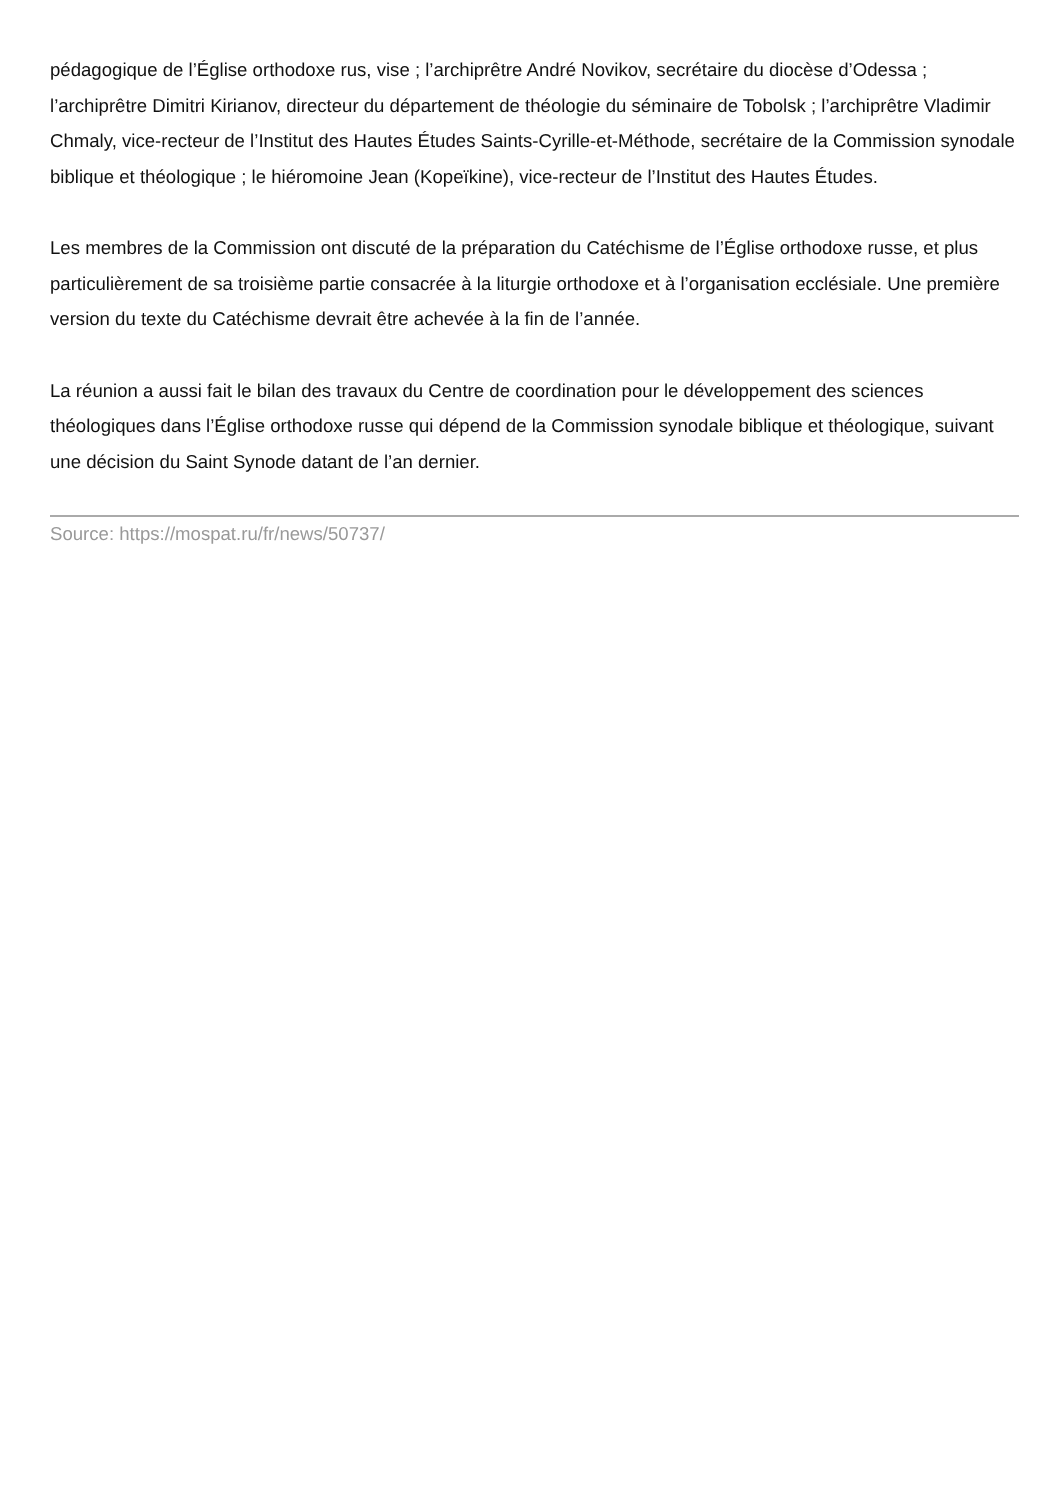pédagogique de l’Église orthodoxe rus, vise ; l’archiprêtre André Novikov, secrétaire du diocèse d’Odessa ; l’archiprêtre Dimitri Kirianov, directeur du département de théologie du séminaire de Tobolsk ; l’archiprêtre Vladimir Chmaly, vice-recteur de l’Institut des Hautes Études Saints-Cyrille-et-Méthode, secrétaire de la Commission synodale biblique et théologique ; le hiéromoine Jean (Kopeïkine), vice-recteur de l’Institut des Hautes Études.
Les membres de la Commission ont discuté de la préparation du Catéchisme de l’Église orthodoxe russe, et plus particulièrement de sa troisième partie consacrée à la liturgie orthodoxe et à l’organisation ecclésiale. Une première version du texte du Catéchisme devrait être achevée à la fin de l’année.
La réunion a aussi fait le bilan des travaux du Centre de coordination pour le développement des sciences théologiques dans l’Église orthodoxe russe qui dépend de la Commission synodale biblique et théologique, suivant une décision du Saint Synode datant de l’an dernier.
Source: https://mospat.ru/fr/news/50737/